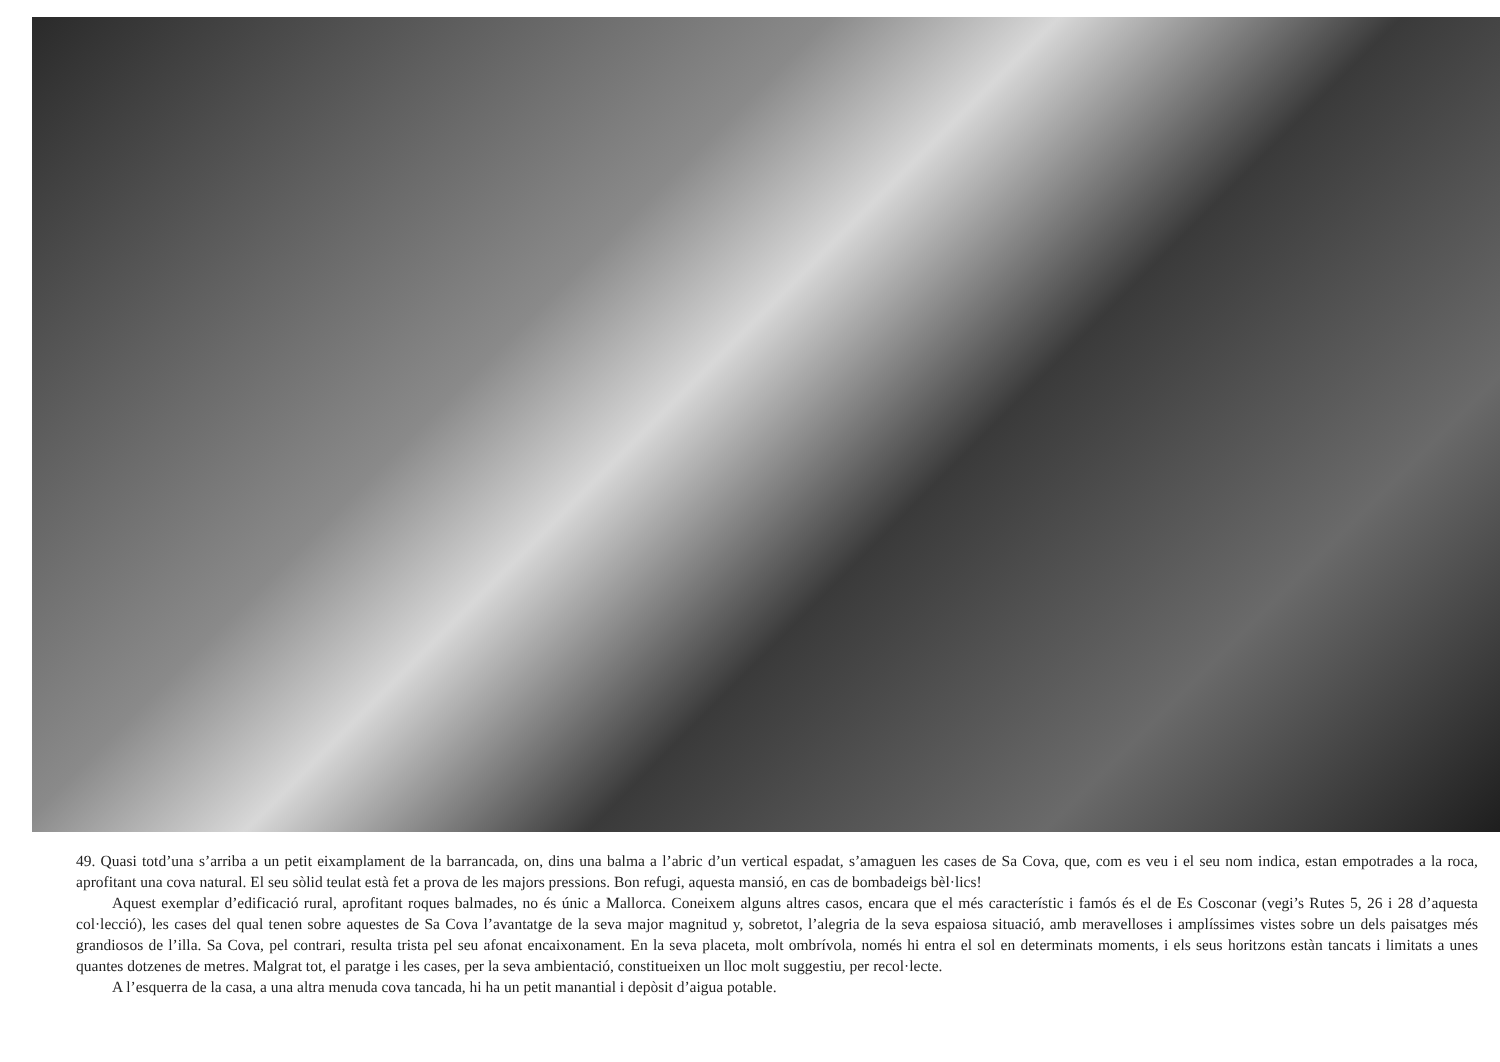49. Quasi totd’una s’arriba a un petit eixamplament de la barrancada, on, dins una balma a l’abric d’un vertical espadat, s’amaguen les cases de Sa Cova, que, com es veu i el seu nom indica, estan empotrades a la roca, aprofitant una cova natural. El seu sòlid teulat està fet a prova de les majors pressions. Bon refugi, aquesta mansió, en cas de bombadeigs bèl·lics!
Aquest exemplar d’edificació rural, aprofitant roques balmades, no és únic a Mallorca. Coneixem alguns altres casos, encara que el més característic i famós és el de Es Cosconar (vegi’s Rutes 5, 26 i 28 d’aquesta col·lecció), les cases del qual tenen sobre aquestes de Sa Cova l’avantatge de la seva major magnitud y, sobretot, l’alegria de la seva espaiosa situació, amb meravelloses i amplíssimes vistes sobre un dels paisatges més grandiosos de l’illa. Sa Cova, pel contrari, resulta trista pel seu afonat encaixonament. En la seva placeta, molt ombrívola, només hi entra el sol en determinats moments, i els seus horitzons estàn tancats i limitats a unes quantes dotzenes de metres. Malgrat tot, el paratge i les cases, per la seva ambientació, constitueixen un lloc molt suggestiu, per recol·lecte.
A l’esquerra de la casa, a una altra menuda cova tancada, hi ha un petit manantial i depòsit d’aigua potable.